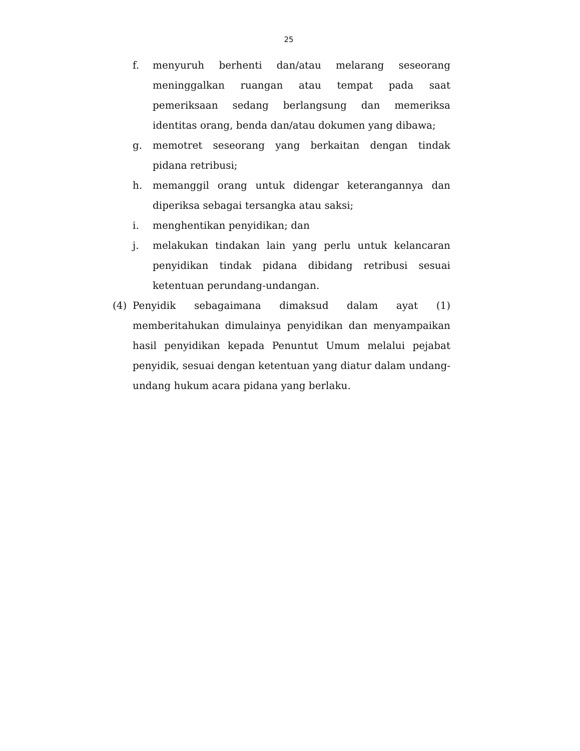25
f. menyuruh berhenti dan/atau melarang seseorang meninggalkan ruangan atau tempat pada saat pemeriksaan sedang berlangsung dan memeriksa identitas orang, benda dan/atau dokumen yang dibawa;
g. memotret seseorang yang berkaitan dengan tindak pidana retribusi;
h. memanggil orang untuk didengar keterangannya dan diperiksa sebagai tersangka atau saksi;
i. menghentikan penyidikan; dan
j. melakukan tindakan lain yang perlu untuk kelancaran penyidikan tindak pidana dibidang retribusi sesuai ketentuan perundang-undangan.
(4) Penyidik sebagaimana dimaksud dalam ayat (1) memberitahukan dimulainya penyidikan dan menyampaikan hasil penyidikan kepada Penuntut Umum melalui pejabat penyidik, sesuai dengan ketentuan yang diatur dalam undang-undang hukum acara pidana yang berlaku.